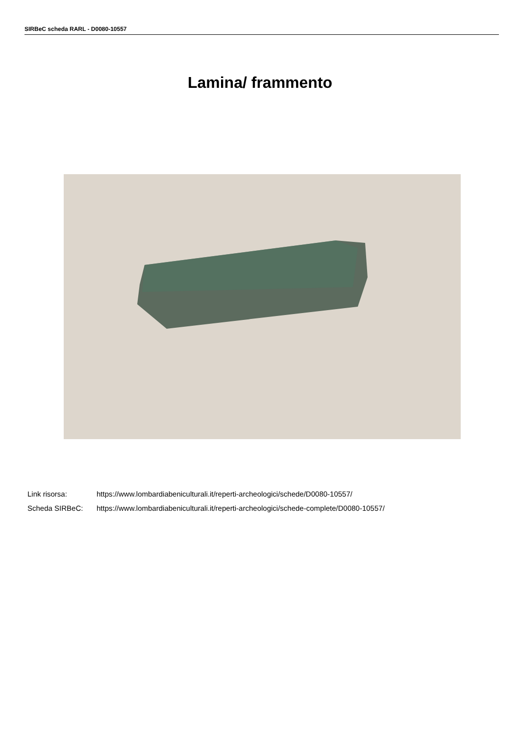SIRBeC scheda RARL - D0080-10557
Lamina/ frammento
Link risorsa: https://www.lombardiabeniculturali.it/reperti-archeologici/schede/D0080-10557/
Scheda SIRBeC: https://www.lombardiabeniculturali.it/reperti-archeologici/schede-complete/D0080-10557/